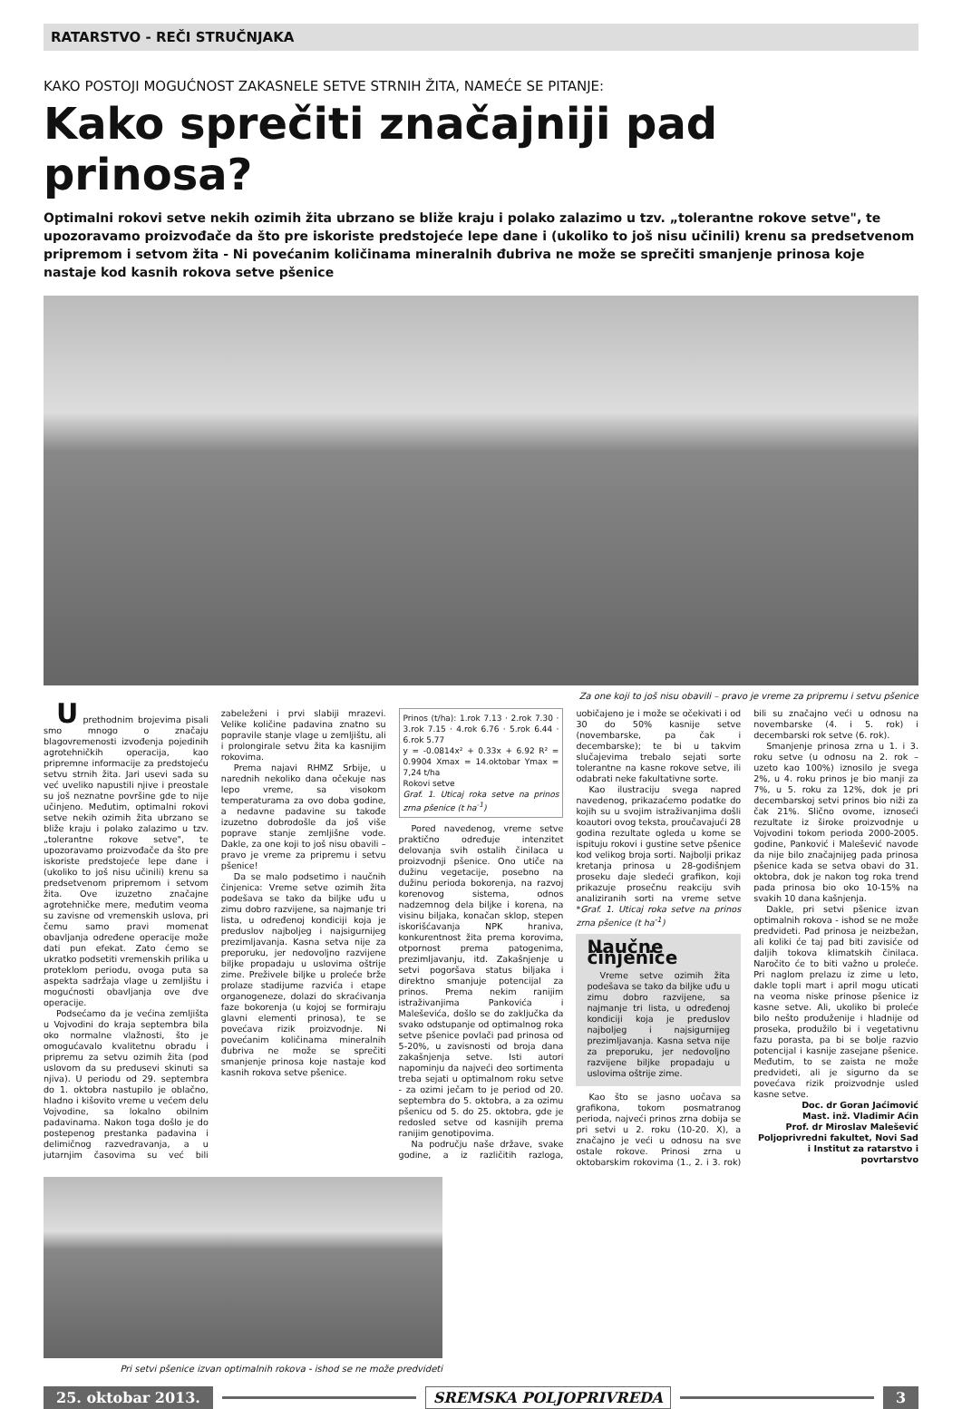RATARSTVO - REČI STRUČNJAKA
KAKO POSTOJI MOGUĆNOST ZAKASNELE SETVE STRNIH ŽITA, NAMEĆE SE PITANJE:
Kako sprečiti značajniji pad prinosa?
Optimalni rokovi setve nekih ozimih žita ubrzano se bliže kraju i polako zalazimo u tzv. „tolerantne rokove setve", te upozoravamo proizvođače da što pre iskoriste predstojeće lepe dane i (ukoliko to još nisu učinili) krenu sa predsetvenom pripremom i setvom žita - Ni povećanim količinama mineralnih đubriva ne može se sprečiti smanjenje prinosa koje nastaje kod kasnih rokova setve pšenice
Za one koji to još nisu obavili – pravo je vreme za pripremu i setvu pšenice
U prethodnim brojevima pisali smo mnogo o značaju blagovremenosti izvođenja pojedinih agrotehničkih operacija, kao pripremne informacije za predstojeću setvu strnih žita. Jari usevi sada su već uveliko napustili njive i preostale su još neznatne površine gde to nije učinjeno. Međutim, optimalni rokovi setve nekih ozimih žita ubrzano se bliže kraju i polako zalazimo u tzv. „tolerantne rokove setve", te upozoravamo proizvođače da što pre iskoriste predstojeće lepe dane i (ukoliko to još nisu učinili) krenu sa predsetvenom pripremom i setvom žita. Ove izuzetno značajne agrotehničke mere, međutim veoma su zavisne od vremenskih uslova, pri čemu samo pravi momenat obavljanja određene operacije može dati pun efekat. Zato ćemo se ukratko podsetiti vremenskih prilika u proteklom periodu, ovoga puta sa aspekta sadržaja vlage u zemljištu i mogućnosti obavljanja ove dve operacije.
Podsećamo da je većina zemljišta u Vojvodini do kraja septembra bila oko normalne vlažnosti, što je omogućavalo kvalitetnu obradu i pripremu za setvu ozimih žita (pod uslovom da su predusevi skinuti sa njiva). U periodu od 29. septembra do 1. oktobra nastupilo je oblačno, hladno i kišovito vreme u većem delu Vojvodine, sa lokalno obilnim padavinama. Nakon toga došlo je do postepenog prestanka padavina i delimičnog razvedravanja, a u jutarnjim časovima su već bili zabeleženi i prvi slabiji mrazevi. Velike količine padavina znatno su popravile stanje vlage u zemljištu, ali i prolongirale setvu žita ka kasnijim rokovima.
Prema najavi RHMZ Srbije, u narednih nekoliko dana očekuje nas lepo vreme, sa visokom temperaturama za ovo doba godine, a nedavne padavine su takođe izuzetno dobrodošle da još više poprave stanje zemljišne vode. Dakle, za one koji to još nisu obavili – pravo je vreme za pripremu i setvu pšenice!
Da se malo podsetimo i naučnih činjenica: Vreme setve ozimih žita podešava se tako da biljke uđu u zimu dobro razvijene, sa najmanje tri lista, u određenoj kondiciji koja je preduslov najboljeg i najsigurnijeg prezimljavanja. Kasna setva nije za preporuku, jer nedovoljno razvijene biljke propadaju u uslovima oštrije zime. Preživele biljke u proleće brže prolaze stadijume razvića i etape organogeneze, dolazi do skraćivanja faze bokorenja (u kojoj se formiraju glavni elementi prinosa), te se povećava rizik proizvodnje. Ni povećanim količinama mineralnih đubriva ne može se sprečiti smanjenje prinosa koje nastaje kod kasnih rokova setve pšenice.
Prinos (t/ha): 1.rok 7.13 · 2.rok 7.30 · 3.rok 7.15 · 4.rok 6.76 · 5.rok 6.44 · 6.rok 5.77
y = -0.0814x² + 0.33x + 6.92 R² = 0.9904 Xmax = 14.oktobar Ymax = 7,24 t/ha
Rokovi setve
Graf. 1. Uticaj roka setve na prinos zrna pšenice (t ha<sup>-1</sup>)
Pored navedenog, vreme setve praktično određuje intenzitet delovanja svih ostalih činilaca u proizvodnji pšenice. Ono utiče na dužinu vegetacije, posebno na dužinu perioda bokorenja, na razvoj korenovog sistema, odnos nadzemnog dela biljke i korena, na visinu biljaka, konačan sklop, stepen iskorišćavanja NPK hraniva, konkurentnost žita prema korovima, otpornost prema patogenima, prezimljavanju, itd. Zakašnjenje u setvi pogoršava status biljaka i direktno smanjuje potencijal za prinos. Prema nekim ranijim istraživanjima Pankovića i Maleševića, došlo se do zaključka da svako odstupanje od optimalnog roka setve pšenice povlači pad prinosa od 5-20%, u zavisnosti od broja dana zakašnjenja setve. Isti autori napominju da najveći deo sortimenta treba sejati u optimalnom roku setve - za ozimi ječam to je period od 20. septembra do 5. oktobra, a za ozimu pšenicu od 5. do 25. oktobra, gde je redosled setve od kasnijih prema ranijim genotipovima.
Na području naše države, svake godine, a iz različitih razloga, uobičajeno je i može se očekivati i od 30 do 50% kasnije setve (novembarske, pa čak i decembarske); te bi u takvim slučajevima trebalo sejati sorte tolerantne na kasne rokove setve, ili odabrati neke fakultativne sorte.
Kao ilustraciju svega napred navedenog, prikazaćemo podatke do kojih su u svojim istraživanjima došli koautori ovog teksta, proučavajući 28 godina rezultate ogleda u kome se ispituju rokovi i gustine setve pšenice kod velikog broja sorti. Najbolji prikaz kretanja prinosa u 28-godišnjem proseku daje sledeći grafikon, koji prikazuje prosečnu reakciju svih analiziranih sorti na vreme setve *Graf. 1. Uticaj roka setve na prinos zrna pšenice (t ha<sup>-1</sup>)
Naučne činjenice
Vreme setve ozimih žita podešava se tako da biljke uđu u zimu dobro razvijene, sa najmanje tri lista, u određenoj kondiciji koja je preduslov najboljeg i najsigurnijeg prezimljavanja. Kasna setva nije za preporuku, jer nedovoljno razvijene biljke propadaju u uslovima oštrije zime.
Kao što se jasno uočava sa grafikona, tokom posmatranog perioda, najveći prinos zrna dobija se pri setvi u 2. roku (10-20. X), a značajno je veći u odnosu na sve ostale rokove. Prinosi zrna u oktobarskim rokovima (1., 2. i 3. rok) bili su značajno veći u odnosu na novembarske (4. i 5. rok) i decembarski rok setve (6. rok).
Smanjenje prinosa zrna u 1. i 3. roku setve (u odnosu na 2. rok – uzeto kao 100%) iznosilo je svega 2%, u 4. roku prinos je bio manji za 7%, u 5. roku za 12%, dok je pri decembarskoj setvi prinos bio niži za čak 21%. Slično ovome, iznoseći rezultate iz široke proizvodnje u Vojvodini tokom perioda 2000-2005. godine, Panković i Malešević navode da nije bilo značajnijeg pada prinosa pšenice kada se setva obavi do 31. oktobra, dok je nakon tog roka trend pada prinosa bio oko 10-15% na svakih 10 dana kašnjenja.
Dakle, pri setvi pšenice izvan optimalnih rokova - ishod se ne može predvideti. Pad prinosa je neizbežan, ali koliki će taj pad biti zavisiće od daljih tokova klimatskih činilaca. Naročito će to biti važno u proleće. Pri naglom prelazu iz zime u leto, dakle topli mart i april mogu uticati na veoma niske prinose pšenice iz kasne setve. Ali, ukoliko bi proleće bilo nešto produženije i hladnije od proseka, produžilo bi i vegetativnu fazu porasta, pa bi se bolje razvio potencijal i kasnije zasejane pšenice. Međutim, to se zaista ne može predvideti, ali je sigurno da se povećava rizik proizvodnje usled kasne setve.
Doc. dr Goran Jaćimović
Mast. inž. Vladimir Aćin
Prof. dr Miroslav Malešević
Poljoprivredni fakultet, Novi Sad
i Institut za ratarstvo i povrtarstvo
Pri setvi pšenice izvan optimalnih rokova - ishod se ne može predvideti
25. oktobar 2013. SREMSKA POLJOPRIVREDA 3